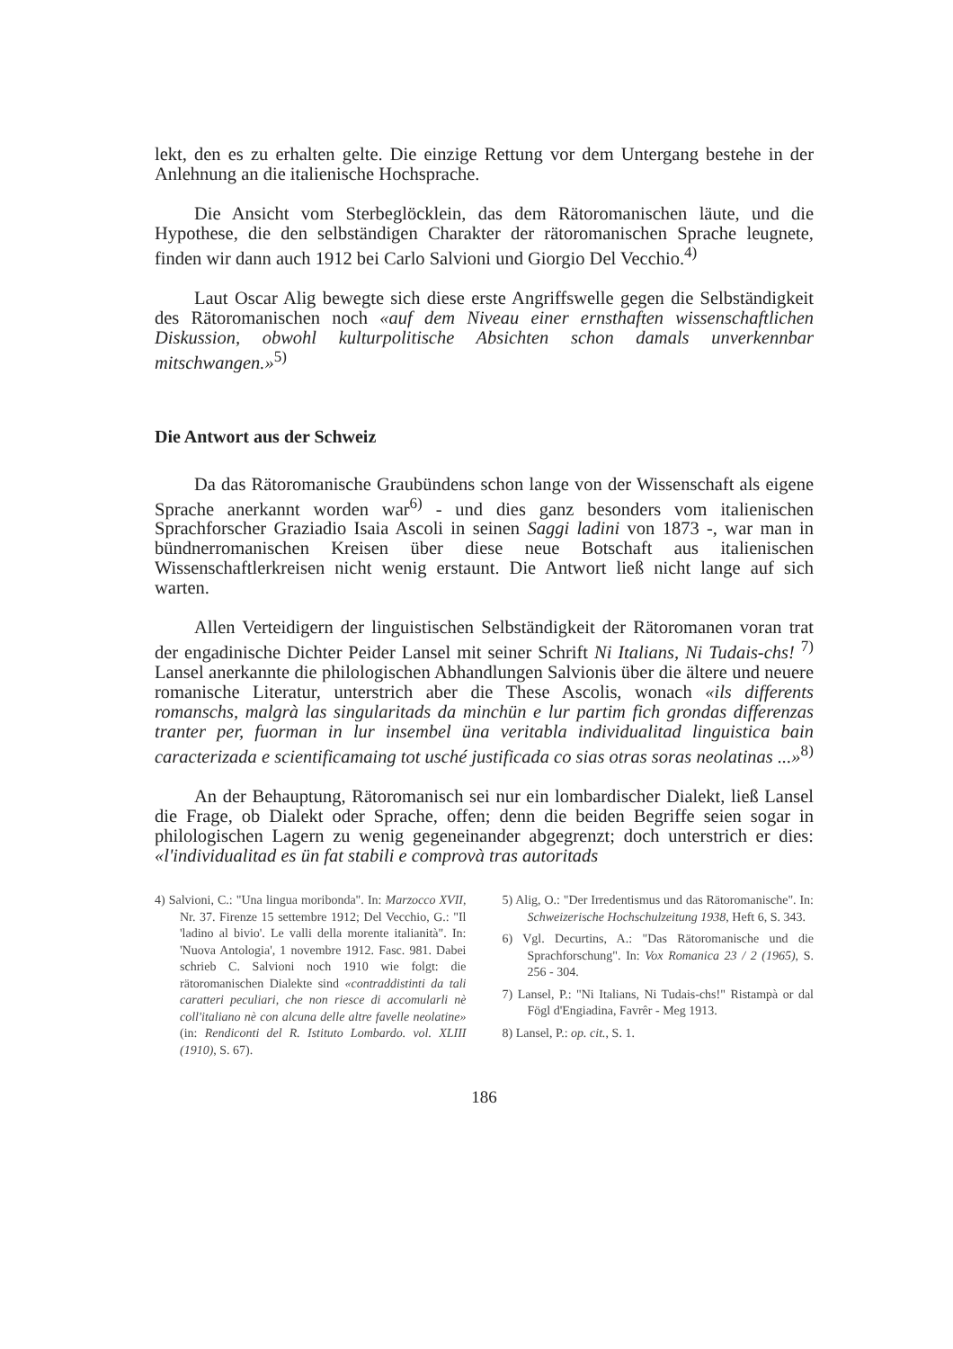lekt, den es zu erhalten gelte. Die einzige Rettung vor dem Untergang bestehe in der Anlehnung an die italienische Hochsprache.
Die Ansicht vom Sterbeglöcklein, das dem Rätoromanischen läute, und die Hypothese, die den selbständigen Charakter der rätoromanischen Sprache leugnete, finden wir dann auch 1912 bei Carlo Salvioni und Giorgio Del Vecchio.<sup>4)</sup>
Laut Oscar Alig bewegte sich diese erste Angriffswelle gegen die Selbständigkeit des Rätoromanischen noch «auf dem Niveau einer ernsthaften wissenschaftlichen Diskussion, obwohl kulturpolitische Absichten schon damals unverkennbar mitschwangen.»<sup>5)</sup>
Die Antwort aus der Schweiz
Da das Rätoromanische Graubündens schon lange von der Wissenschaft als eigene Sprache anerkannt worden war<sup>6)</sup> - und dies ganz besonders vom italienischen Sprachforscher Graziadio Isaia Ascoli in seinen Saggi ladini von 1873 -, war man in bündnerromanischen Kreisen über diese neue Botschaft aus italienischen Wissenschaftlerkreisen nicht wenig erstaunt. Die Antwort ließ nicht lange auf sich warten.
Allen Verteidigern der linguistischen Selbständigkeit der Rätoromanen voran trat der engadinische Dichter Peider Lansel mit seiner Schrift Ni Italians, Ni Tudais-chs! <sup>7)</sup> Lansel anerkannte die philologischen Abhandlungen Salvionis über die ältere und neuere romanische Literatur, unterstrich aber die These Ascolis, wonach «ils differents romanschs, malgrà las singularitads da minchün e lur partim fich grondas differenzas tranter per, fuorman in lur insembel üna veritabla individualitad linguistica bain caracterizada e scientificamaing tot usché justificada co sias otras soras neolatinas ...»<sup>8)</sup>
An der Behauptung, Rätoromanisch sei nur ein lombardischer Dialekt, ließ Lansel die Frage, ob Dialekt oder Sprache, offen; denn die beiden Begriffe seien sogar in philologischen Lagern zu wenig gegeneinander abgegrenzt; doch unterstrich er dies: «l'individualitad es ün fat stabili e comprovà tras autoritads
4) Salvioni, C.: "Una lingua moribonda". In: Marzocco XVII, Nr. 37. Firenze 15 settembre 1912; Del Vecchio, G.: "Il 'ladino al bivio'. Le valli della morente italianità". In: 'Nuova Antologia', 1 novembre 1912. Fasc. 981. Dabei schrieb C. Salvioni noch 1910 wie folgt: die rätoromanischen Dialekte sind «contraddistinti da tali caratteri peculiari, che non riesce di accomularli nè coll'italiano nè con alcuna delle altre favelle neolatine» (in: Rendiconti del R. Istituto Lombardo. vol. XLIII (1910), S. 67).
5) Alig, O.: "Der Irredentismus und das Rätoromanische". In: Schweizerische Hochschulzeitung 1938, Heft 6, S. 343.
6) Vgl. Decurtins, A.: "Das Rätoromanische und die Sprachforschung". In: Vox Romanica 23 / 2 (1965), S. 256 - 304.
7) Lansel, P.: "Ni Italians, Ni Tudais-chs!" Ristampà or dal Fögl d'Engiadina, Favrêr - Meg 1913.
8) Lansel, P.: op. cit., S. 1.
186